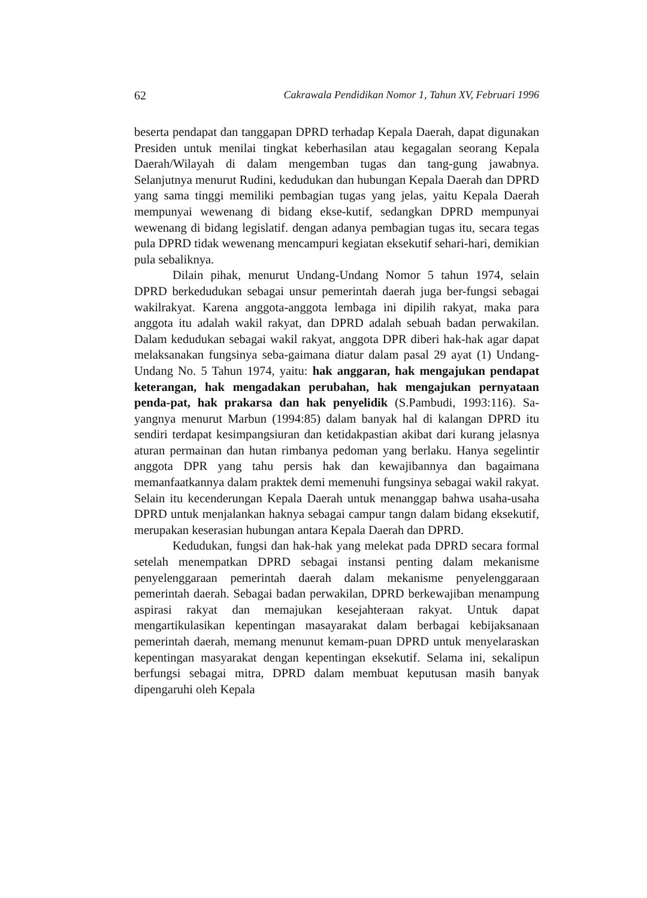62 Cakrawala Pendidikan Nomor 1, Tahun XV, Februari 1996
beserta pendapat dan tanggapan DPRD terhadap Kepala Daerah, dapat digunakan Presiden untuk menilai tingkat keberhasilan atau kegagalan seorang Kepala Daerah/Wilayah di dalam mengemban tugas dan tang-gung jawabnya. Selanjutnya menurut Rudini, kedudukan dan hubungan Kepala Daerah dan DPRD yang sama tinggi memiliki pembagian tugas yang jelas, yaitu Kepala Daerah mempunyai wewenang di bidang ekse-kutif, sedangkan DPRD mempunyai wewenang di bidang legislatif. dengan adanya pembagian tugas itu, secara tegas pula DPRD tidak wewenang mencampuri kegiatan eksekutif sehari-hari, demikian pula sebaliknya.
Dilain pihak, menurut Undang-Undang Nomor 5 tahun 1974, selain DPRD berkedudukan sebagai unsur pemerintah daerah juga ber-fungsi sebagai wakilrakyat. Karena anggota-anggota lembaga ini dipilih rakyat, maka para anggota itu adalah wakil rakyat, dan DPRD adalah sebuah badan perwakilan. Dalam kedudukan sebagai wakil rakyat, anggota DPR diberi hak-hak agar dapat melaksanakan fungsinya seba-gaimana diatur dalam pasal 29 ayat (1) Undang-Undang No. 5 Tahun 1974, yaitu: hak anggaran, hak mengajukan pendapat keterangan, hak mengadakan perubahan, hak mengajukan pernyataan penda-pat, hak prakarsa dan hak penyelidik (S.Pambudi, 1993:116). Sa-yangnya menurut Marbun (1994:85) dalam banyak hal di kalangan DPRD itu sendiri terdapat kesimpangsiuran dan ketidakpastian akibat dari kurang jelasnya aturan permainan dan hutan rimbanya pedoman yang berlaku. Hanya segelintir anggota DPR yang tahu persis hak dan kewajibannya dan bagaimana memanfaatkannya dalam praktek demi memenuhi fungsinya sebagai wakil rakyat. Selain itu kecenderungan Kepala Daerah untuk menanggap bahwa usaha-usaha DPRD untuk menjalankan haknya sebagai campur tangn dalam bidang eksekutif, merupakan keserasian hubungan antara Kepala Daerah dan DPRD.
Kedudukan, fungsi dan hak-hak yang melekat pada DPRD secara formal setelah menempatkan DPRD sebagai instansi penting dalam mekanisme penyelenggaraan pemerintah daerah dalam mekanisme penyelenggaraan pemerintah daerah. Sebagai badan perwakilan, DPRD berkewajiban menampung aspirasi rakyat dan memajukan kesejahteraan rakyat. Untuk dapat mengartikulasikan kepentingan masayarakat dalam berbagai kebijaksanaan pemerintah daerah, memang menunut kemam-puan DPRD untuk menyelaraskan kepentingan masyarakat dengan kepentingan eksekutif. Selama ini, sekalipun berfungsi sebagai mitra, DPRD dalam membuat keputusan masih banyak dipengaruhi oleh Kepala